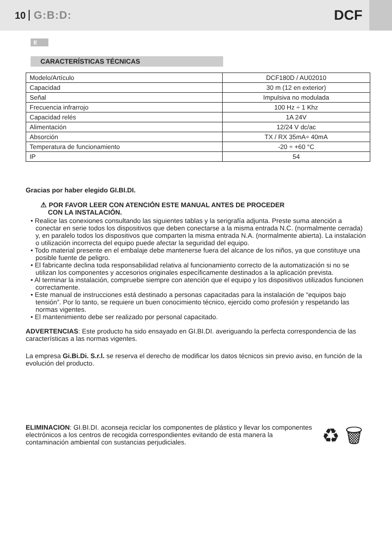10 G:B:D:
DCF
E
CARACTERÍSTICAS TÉCNICAS
| Modelo/Artículo | DCF180D / AU02010 |
| Capacidad | 30 m (12 en exterior) |
| Señal | Impulsiva no modulada |
| Frecuencia infrarrojo | 100 Hz ÷ 1 Khz |
| Capacidad relés | 1A 24V |
| Alimentación | 12/24 V dc/ac |
| Absorción | TX / RX 35mA÷ 40mA |
| Temperatura de funcionamiento | -20 ÷ +60 °C |
| IP | 54 |
Gracias por haber elegido GI.BI.DI.
⚠ POR FAVOR LEER CON ATENCIÓN ESTE MANUAL ANTES DE PROCEDER
CON LA INSTALACIÓN.
• Realice las conexiones consultando las siguientes tablas y la serigrafía adjunta. Preste suma atención a conectar en serie todos los dispositivos que deben conectarse a la misma entrada N.C. (normalmente cerrada) y, en paralelo todos los dispositivos que comparten la misma entrada N.A. (normalmente abierta). La instalación o utilización incorrecta del equipo puede afectar la seguridad del equipo.
• Todo material presente en el embalaje debe mantenerse fuera del alcance de los niños, ya que constituye una posible fuente de peligro.
• El fabricante declina toda responsabilidad relativa al funcionamiento correcto de la automatización si no se utilizan los componentes y accesorios originales específicamente destinados a la aplicación prevista.
• Al terminar la instalación, compruebe siempre con atención que el equipo y los dispositivos utilizados funcionen correctamente.
• Este manual de instrucciones está destinado a personas capacitadas para la instalación de “equipos bajo tensión”. Por lo tanto, se requiere un buen conocimiento técnico, ejercido como profesión y respetando las normas vigentes.
• El mantenimiento debe ser realizado por personal capacitado.
ADVERTENCIAS: Este producto ha sido ensayado en GI.BI.DI. averiguando la perfecta correspondencia de las características a las normas vigentes.
La empresa Gi.Bi.Di. S.r.l. se reserva el derecho de modificar los datos técnicos sin previo aviso, en función de la evolución del producto.
ELIMINACION: GI.BI.DI. aconseja reciclar los componentes de plástico y llevar los componentes electrónicos a los centros de recogida correspondientes evitando de esta manera la contaminación ambiental con sustancias perjudiciales.
♻ 🗑